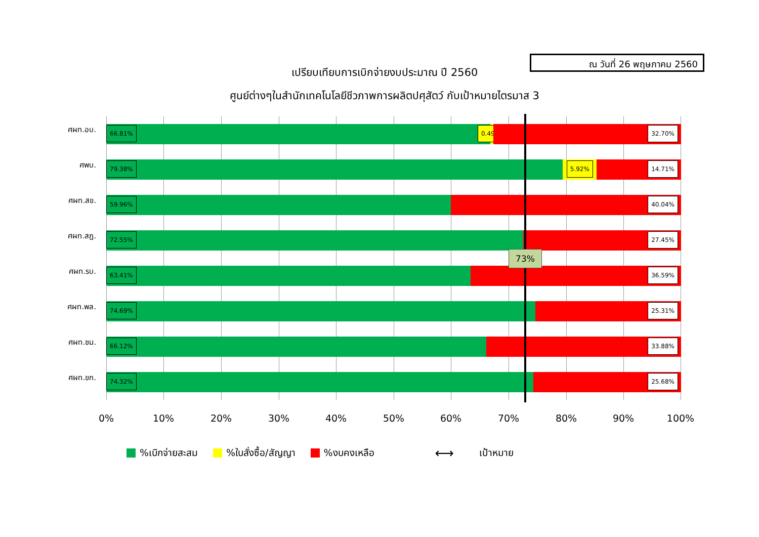เปรียบเทียบการเบิกจ่ายงบประมาณ ปี 2560
ศูนย์ต่างๆในสำนักเทคโนโลยีชีวภาพการผลิตปศุสัตว์ กับเป้าหมายไตรมาส 3
ณ วันที่ 26 พฤษภาคม 2560
ศผท.อบ.
66.81%
0.49%
32.70%
ศพบ.
79.38%
5.92%
14.71%
ศผท.สข.
59.96%
40.04%
ศผท.สฎ.
72.55%
27.45%
ศผท.รบ.
63.41%
36.59%
ศผท.พล.
74.69%
25.31%
ศผท.ชม.
66.12%
33.88%
ศผท.ขก.
74.32%
25.68%
73%
0% 10% 20% 30% 40% 50% 60% 70% 80% 90% 100%
%เบิกจ่ายสะสม %ใบสั่งซื้อ/สัญญา %งบคงเหลือ ⟷ เป้าหมาย